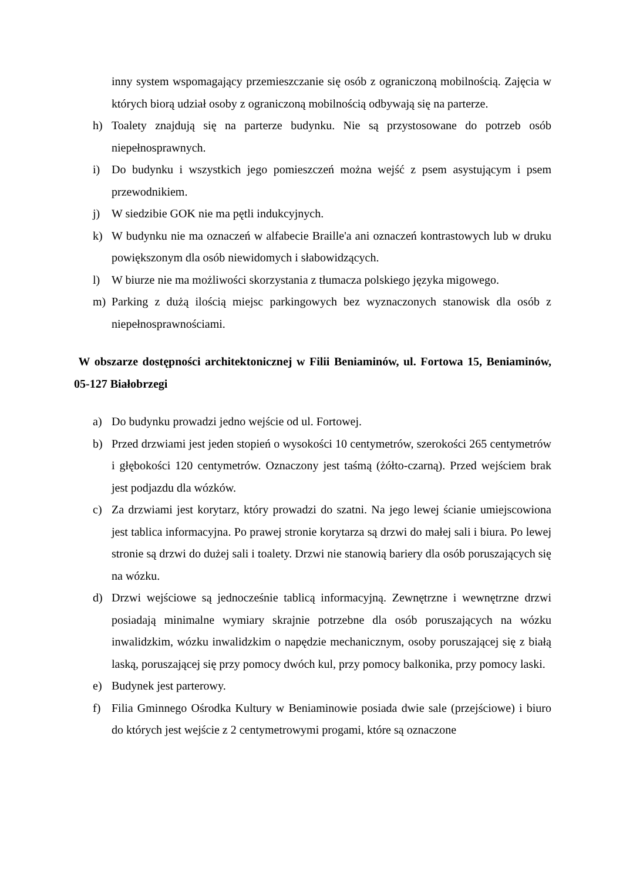inny system wspomagający przemieszczanie się osób z ograniczoną mobilnością. Zajęcia w których biorą udział osoby z ograniczoną mobilnością odbywają się na parterze.
h) Toalety znajdują się na parterze budynku. Nie są przystosowane do potrzeb osób niepełnosprawnych.
i) Do budynku i wszystkich jego pomieszczeń można wejść z psem asystującym i psem przewodnikiem.
j) W siedzibie GOK nie ma pętli indukcyjnych.
k) W budynku nie ma oznaczeń w alfabecie Braille'a ani oznaczeń kontrastowych lub w druku powiększonym dla osób niewidomych i słabowidzących.
l) W biurze nie ma możliwości skorzystania z tłumacza polskiego języka migowego.
m) Parking z dużą ilością miejsc parkingowych bez wyznaczonych stanowisk dla osób z niepełnosprawnościami.
W obszarze dostępności architektonicznej w Filii Beniaminów, ul. Fortowa 15, Beniaminów, 05-127 Białobrzegi
a) Do budynku prowadzi jedno wejście od ul. Fortowej.
b) Przed drzwiami jest jeden stopień o wysokości 10 centymetrów, szerokości 265 centymetrów i głębokości 120 centymetrów. Oznaczony jest taśmą (żółto-czarną). Przed wejściem brak jest podjazdu dla wózków.
c) Za drzwiami jest korytarz, który prowadzi do szatni. Na jego lewej ścianie umiejscowiona jest tablica informacyjna. Po prawej stronie korytarza są drzwi do małej sali i biura. Po lewej stronie są drzwi do dużej sali i toalety. Drzwi nie stanowią bariery dla osób poruszających się na wózku.
d) Drzwi wejściowe są jednocześnie tablicą informacyjną. Zewnętrzne i wewnętrzne drzwi posiadają minimalne wymiary skrajnie potrzebne dla osób poruszających na wózku inwalidzkim, wózku inwalidzkim o napędzie mechanicznym, osoby poruszającej się z białą laską, poruszającej się przy pomocy dwóch kul, przy pomocy balkonika, przy pomocy laski.
e) Budynek jest parterowy.
f) Filia Gminnego Ośrodka Kultury w Beniaminowie posiada dwie sale (przejściowe) i biuro do których jest wejście z 2 centymetrowymi progami, które są oznaczone